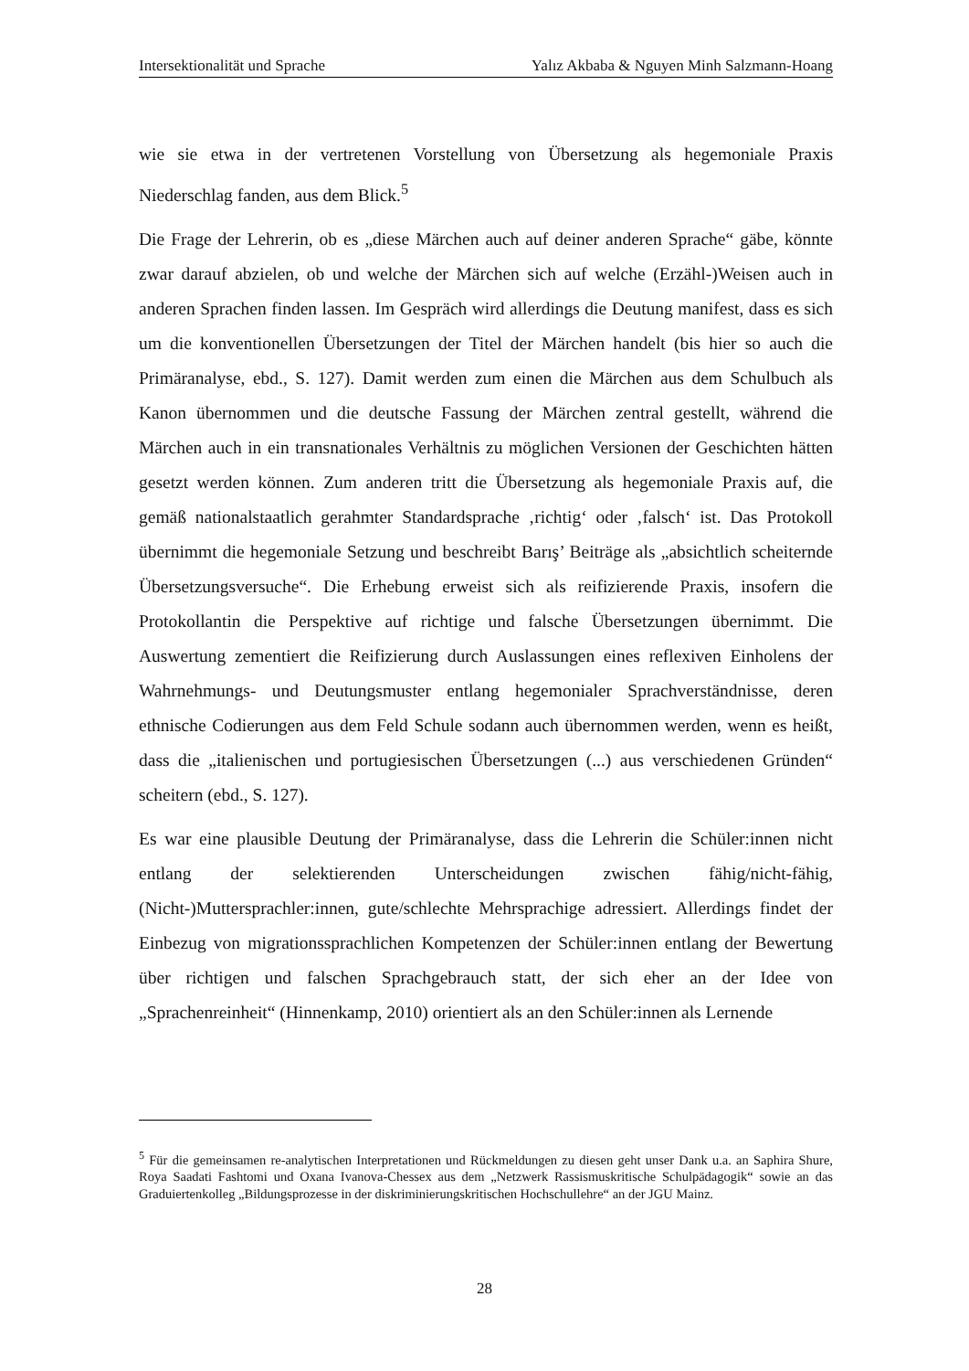Intersektionalität und Sprache Yalız Akbaba & Nguyen Minh Salzmann-Hoang
wie sie etwa in der vertretenen Vorstellung von Übersetzung als hegemoniale Praxis Niederschlag fanden, aus dem Blick.<sup>5</sup>
Die Frage der Lehrerin, ob es „diese Märchen auch auf deiner anderen Sprache“ gäbe, könnte zwar darauf abzielen, ob und welche der Märchen sich auf welche (Erzähl-)Weisen auch in anderen Sprachen finden lassen. Im Gespräch wird allerdings die Deutung manifest, dass es sich um die konventionellen Übersetzungen der Titel der Märchen handelt (bis hier so auch die Primäranalyse, ebd., S. 127). Damit werden zum einen die Märchen aus dem Schulbuch als Kanon übernommen und die deutsche Fassung der Märchen zentral gestellt, während die Märchen auch in ein transnationales Verhältnis zu möglichen Versionen der Geschichten hätten gesetzt werden können. Zum anderen tritt die Übersetzung als hegemoniale Praxis auf, die gemäß nationalstaatlich gerahmter Standardsprache ‚richtig‘ oder ‚falsch‘ ist. Das Protokoll übernimmt die hegemoniale Setzung und beschreibt Barış’ Beiträge als „absichtlich scheiternde Übersetzungsversuche“. Die Erhebung erweist sich als reifizierende Praxis, insofern die Protokollantin die Perspektive auf richtige und falsche Übersetzungen übernimmt. Die Auswertung zementiert die Reifizierung durch Auslassungen eines reflexiven Einholens der Wahrnehmungs- und Deutungsmuster entlang hegemonialer Sprachverständnisse, deren ethnische Codierungen aus dem Feld Schule sodann auch übernommen werden, wenn es heißt, dass die „italienischen und portugiesischen Übersetzungen (...) aus verschiedenen Gründen“ scheitern (ebd., S. 127).
Es war eine plausible Deutung der Primäranalyse, dass die Lehrerin die Schüler:innen nicht entlang der selektierenden Unterscheidungen zwischen fähig/nicht-fähig, (Nicht-)Muttersprachler:innen, gute/schlechte Mehrsprachige adressiert. Allerdings findet der Einbezug von migrationssprachlichen Kompetenzen der Schüler:innen entlang der Bewertung über richtigen und falschen Sprachgebrauch statt, der sich eher an der Idee von „Sprachenreinheit“ (Hinnenkamp, 2010) orientiert als an den Schüler:innen als Lernende
<sup>5</sup> Für die gemeinsamen re-analytischen Interpretationen und Rückmeldungen zu diesen geht unser Dank u.a. an Saphira Shure, Roya Saadati Fashtomi und Oxana Ivanova-Chessex aus dem „Netzwerk Rassismuskritische Schulpädagogik“ sowie an das Graduiertenkolleg „Bildungsprozesse in der diskriminierungskritischen Hochschullehre“ an der JGU Mainz.
28